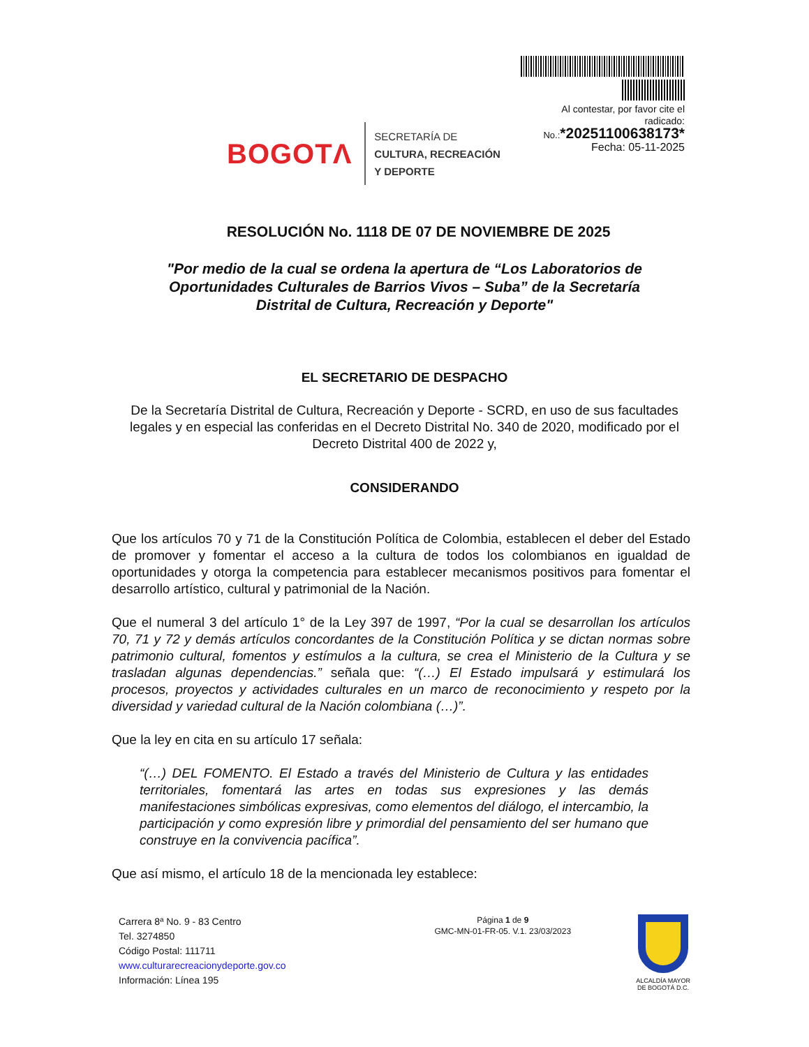BOGOTΛ
SECRETARÍA DE
CULTURA, RECREACIÓN
Y DEPORTE
Al contestar, por favor cite el
radicado:
No.:*20251100638173*
Fecha: 05-11-2025
RESOLUCIÓN No. 1118 DE 07 DE NOVIEMBRE DE 2025
"Por medio de la cual se ordena la apertura de “Los Laboratorios de
Oportunidades Culturales de Barrios Vivos – Suba” de la Secretaría
Distrital de Cultura, Recreación y Deporte"
EL SECRETARIO DE DESPACHO
De la Secretaría Distrital de Cultura, Recreación y Deporte - SCRD, en uso de sus facultades legales y en especial las conferidas en el Decreto Distrital No. 340 de 2020, modificado por el Decreto Distrital 400 de 2022 y,
CONSIDERANDO
Que los artículos 70 y 71 de la Constitución Política de Colombia, establecen el deber del Estado de promover y fomentar el acceso a la cultura de todos los colombianos en igualdad de oportunidades y otorga la competencia para establecer mecanismos positivos para fomentar el desarrollo artístico, cultural y patrimonial de la Nación.
Que el numeral 3 del artículo 1° de la Ley 397 de 1997, “Por la cual se desarrollan los artículos 70, 71 y 72 y demás artículos concordantes de la Constitución Política y se dictan normas sobre patrimonio cultural, fomentos y estímulos a la cultura, se crea el Ministerio de la Cultura y se trasladan algunas dependencias.” señala que: “(…) El Estado impulsará y estimulará los procesos, proyectos y actividades culturales en un marco de reconocimiento y respeto por la diversidad y variedad cultural de la Nación colombiana (…)”.
Que la ley en cita en su artículo 17 señala:
“(…) DEL FOMENTO. El Estado a través del Ministerio de Cultura y las entidades territoriales, fomentará las artes en todas sus expresiones y las demás manifestaciones simbólicas expresivas, como elementos del diálogo, el intercambio, la participación y como expresión libre y primordial del pensamiento del ser humano que construye en la convivencia pacífica”.
Que así mismo, el artículo 18 de la mencionada ley establece:
Carrera 8ª No. 9 - 83 Centro
Tel. 3274850
Código Postal: 111711
www.culturarecreacionydeporte.gov.co
Información: Línea 195
Página 1 de 9
GMC-MN-01-FR-05. V.1. 23/03/2023
ALCALDÍA MAYOR
DE BOGOTÁ D.C.